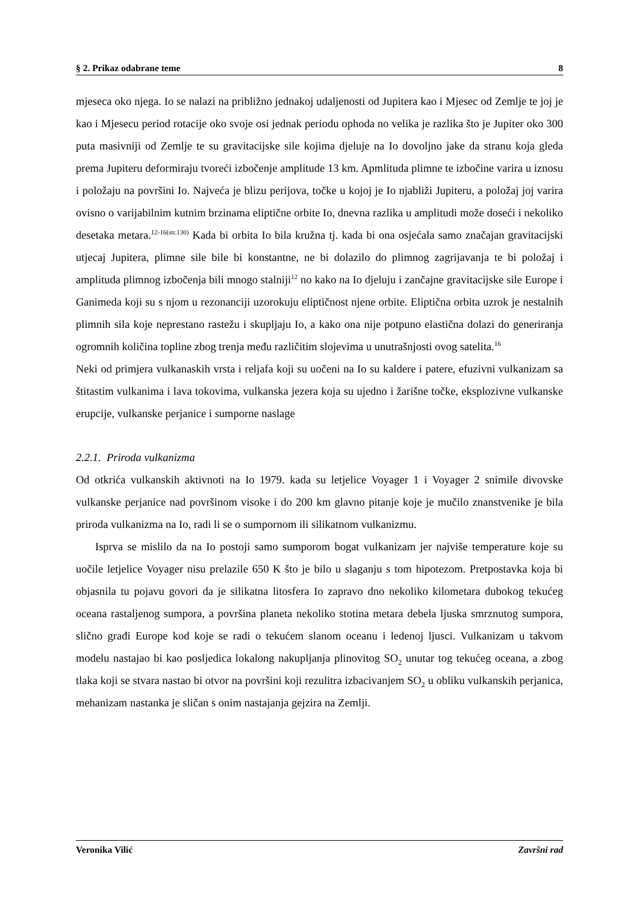§ 2. Prikaz odabrane teme 8
mjeseca oko njega. Io se nalazi na približno jednakoj udaljenosti od Jupitera kao i Mjesec od Zemlje te joj je kao i Mjesecu period rotacije oko svoje osi jednak periodu ophoda no velika je razlika što je Jupiter oko 300 puta masivniji od Zemlje te su gravitacijske sile kojima djeluje na Io dovoljno jake da stranu koja gleda prema Jupiteru deformiraju tvoreći izbočenje amplitude 13 km. Apmlituda plimne te izbočine varira u iznosu i položaju na površini Io. Najveća je blizu perijova, točke u kojoj je Io njabliži Jupiteru, a položaj joj varira ovisno o varijabilnim kutnim brzinama eliptične orbite Io, dnevna razlika u amplitudi može doseći i nekoliko desetaka metara.<sup>12-16(str.130)</sup> Kada bi orbita Io bila kružna tj. kada bi ona osjećala samo značajan gravitacijski utjecaj Jupitera, plimne sile bile bi konstantne, ne bi dolazilo do plimnog zagrijavanja te bi položaj i amplituda plimnog izbočenja bili mnogo stalniji<sup>12</sup> no kako na Io djeluju i zančajne gravitacijske sile Europe i Ganimeda koji su s njom u rezonanciji uzorokuju eliptičnost njene orbite. Eliptična orbita uzrok je nestalnih plimnih sila koje neprestano rastežu i skupljaju Io, a kako ona nije potpuno elastična dolazi do generiranja ogromnih količina topline zbog trenja među različitim slojevima u unutrašnjosti ovog satelita.<sup>16</sup>
Neki od primjera vulkanaskih vrsta i reljafa koji su uočeni na Io su kaldere i patere, efuzivni vulkanizam sa štitastim vulkanima i lava tokovima, vulkanska jezera koja su ujedno i žarišne točke, eksplozivne vulkanske erupcije, vulkanske perjanice i sumporne naslage
2.2.1. Priroda vulkanizma
Od otkrića vulkanskih aktivnoti na Io 1979. kada su letjelice Voyager 1 i Voyager 2 snimile divovske vulkanske perjanice nad površinom visoke i do 200 km glavno pitanje koje je mučilo znanstvenike je bila priroda vulkanizma na Io, radi li se o sumpornom ili silikatnom vulkanizmu.
Isprva se mislilo da na Io postoji samo sumporom bogat vulkanizam jer najviše temperature koje su uočile letjelice Voyager nisu prelazile 650 K što je bilo u slaganju s tom hipotezom. Pretpostavka koja bi objasnila tu pojavu govori da je silikatna litosfera Io zapravo dno nekoliko kilometara dubokog tekućeg oceana rastaljenog sumpora, a površina planeta nekoliko stotina metara debela ljuska smrznutog sumpora, slično građi Europe kod koje se radi o tekućem slanom oceanu i ledenoj ljusci. Vulkanizam u takvom modelu nastajao bi kao posljedica lokalong nakupljanja plinovitog SO<sub>2</sub> unutar tog tekućeg oceana, a zbog tlaka koji se stvara nastao bi otvor na površini koji rezulitra izbacivanjem SO<sub>2</sub> u obliku vulkanskih perjanica, mehanizam nastanka je sličan s onim nastajanja gejzira na Zemlji.
Veronika Vilić Završni rad